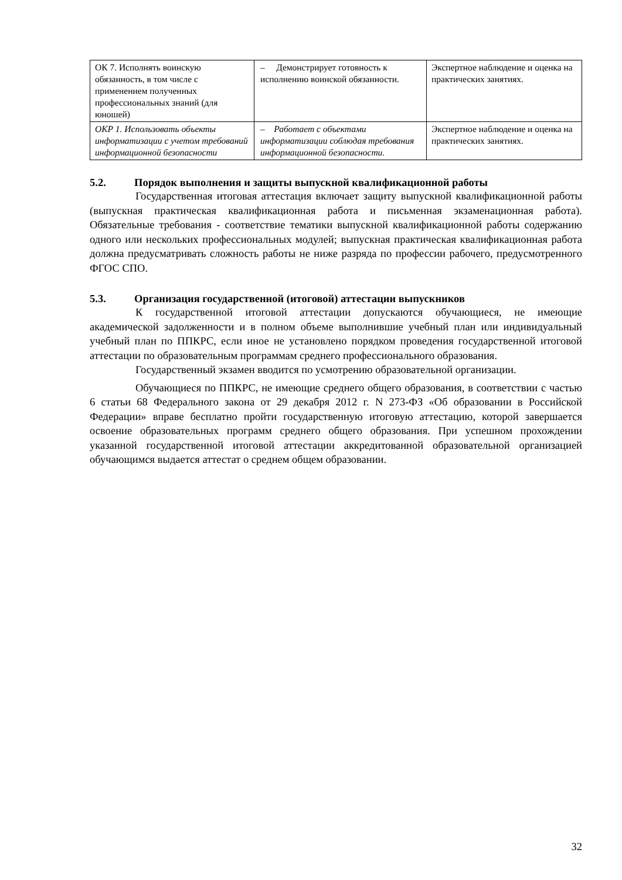| ОК 7. Исполнять воинскую обязанность, в том числе с применением полученных профессиональных знаний (для юношей) | – Демонстрирует готовность к исполнению воинской обязанности. | Экспертное наблюдение и оценка на практических занятиях. |
| ОКР 1. Использовать объекты информатизации с учетом требований информационной безопасности | – Работает с объектами информатизации соблюдая требования информационной безопасности. | Экспертное наблюдение и оценка на практических занятиях. |
5.2. Порядок выполнения и защиты выпускной квалификационной работы
Государственная итоговая аттестация включает защиту выпускной квалификационной работы (выпускная практическая квалификационная работа и письменная экзаменационная работа). Обязательные требования - соответствие тематики выпускной квалификационной работы содержанию одного или нескольких профессиональных модулей; выпускная практическая квалификационная работа должна предусматривать сложность работы не ниже разряда по профессии рабочего, предусмотренного ФГОС СПО.
5.3. Организация государственной (итоговой) аттестации выпускников
К государственной итоговой аттестации допускаются обучающиеся, не имеющие академической задолженности и в полном объеме выполнившие учебный план или индивидуальный учебный план по ППКРС, если иное не установлено порядком проведения государственной итоговой аттестации по образовательным программам среднего профессионального образования.
Государственный экзамен вводится по усмотрению образовательной организации.
Обучающиеся по ППКРС, не имеющие среднего общего образования, в соответствии с частью 6 статьи 68 Федерального закона от 29 декабря 2012 г. N 273-ФЗ «Об образовании в Российской Федерации» вправе бесплатно пройти государственную итоговую аттестацию, которой завершается освоение образовательных программ среднего общего образования. При успешном прохождении указанной государственной итоговой аттестации аккредитованной образовательной организацией обучающимся выдается аттестат о среднем общем образовании.
32